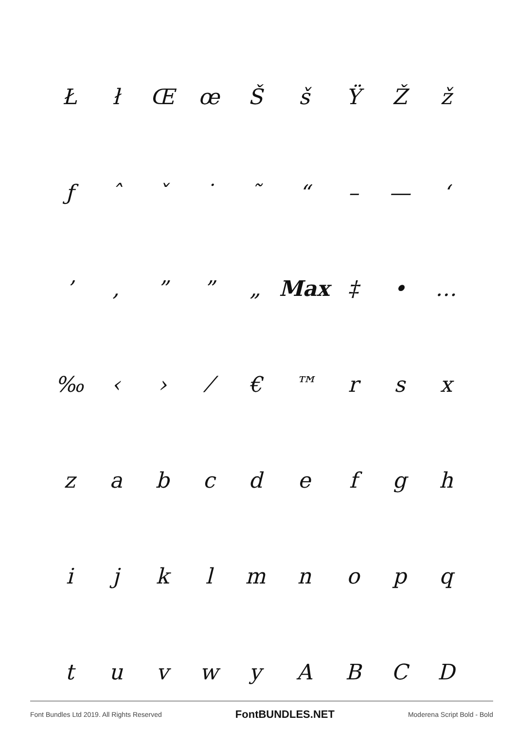| Ł | ł | Œ | œ | Š | š | Ÿ | Ž | ž |
| ƒ | ˆ | ˇ | ˙ | ˜ | “ | – | — | ‘ |
| ’ | ‚ | ” | ” | „ | Max | ‡ | • | … |
| ‰ | ‹ | › | ⁄ | € | ™ | r | s | x |
| z | a | b | c | d | e | f | g | h |
| i | j | k | l | m | n | o | p | q |
| t | u | v | w | y | A | B | C | D |
Font Bundles Ltd 2019. All Rights Reserved FontBUNDLES.NET Moderena Script Bold - Bold